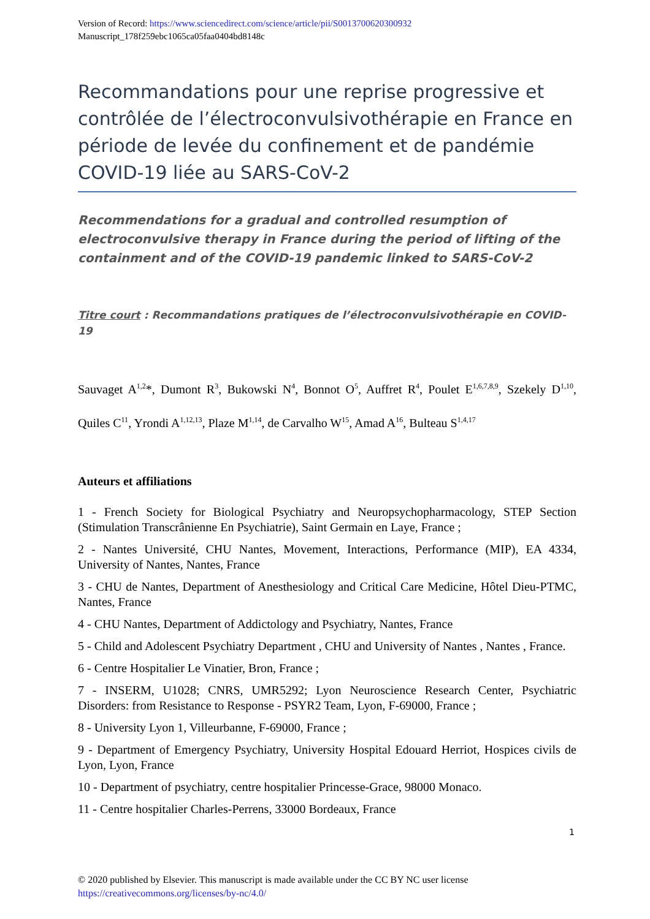Version of Record: https://www.sciencedirect.com/science/article/pii/S0013700620300932
Manuscript_178f259ebc1065ca05faa0404bd8148c
Recommandations pour une reprise progressive et contrôlée de l’électroconvulsivothérapie en France en période de levée du confinement et de pandémie COVID-19 liée au SARS-CoV-2
Recommendations for a gradual and controlled resumption of electroconvulsive therapy in France during the period of lifting of the containment and of the COVID-19 pandemic linked to SARS-CoV-2
Titre court : Recommandations pratiques de l’électroconvulsivothérapie en COVID-19
Sauvaget A<sup>1,2</sup>*, Dumont R<sup>3</sup>, Bukowski N<sup>4</sup>, Bonnot O<sup>5</sup>, Auffret R<sup>4</sup>, Poulet E<sup>1,6,7,8,9</sup>, Szekely D<sup>1,10</sup>, Quiles C<sup>11</sup>, Yrondi A<sup>1,12,13</sup>, Plaze M<sup>1,14</sup>, de Carvalho W<sup>15</sup>, Amad A<sup>16</sup>, Bulteau S<sup>1,4,17</sup>
Auteurs et affiliations
1 - French Society for Biological Psychiatry and Neuropsychopharmacology, STEP Section (Stimulation Transcrânienne En Psychiatrie), Saint Germain en Laye, France ;
2 - Nantes Université, CHU Nantes, Movement, Interactions, Performance (MIP), EA 4334, University of Nantes, Nantes, France
3 - CHU de Nantes, Department of Anesthesiology and Critical Care Medicine, Hôtel Dieu-PTMC, Nantes, France
4 - CHU Nantes, Department of Addictology and Psychiatry, Nantes, France
5 - Child and Adolescent Psychiatry Department , CHU and University of Nantes , Nantes , France.
6 - Centre Hospitalier Le Vinatier, Bron, France ;
7 - INSERM, U1028; CNRS, UMR5292; Lyon Neuroscience Research Center, Psychiatric Disorders: from Resistance to Response - PSYR2 Team, Lyon, F-69000, France ;
8 - University Lyon 1, Villeurbanne, F-69000, France ;
9 - Department of Emergency Psychiatry, University Hospital Edouard Herriot, Hospices civils de Lyon, Lyon, France
10 - Department of psychiatry, centre hospitalier Princesse-Grace, 98000 Monaco.
11 - Centre hospitalier Charles-Perrens, 33000 Bordeaux, France
1
© 2020 published by Elsevier. This manuscript is made available under the CC BY NC user license
https://creativecommons.org/licenses/by-nc/4.0/